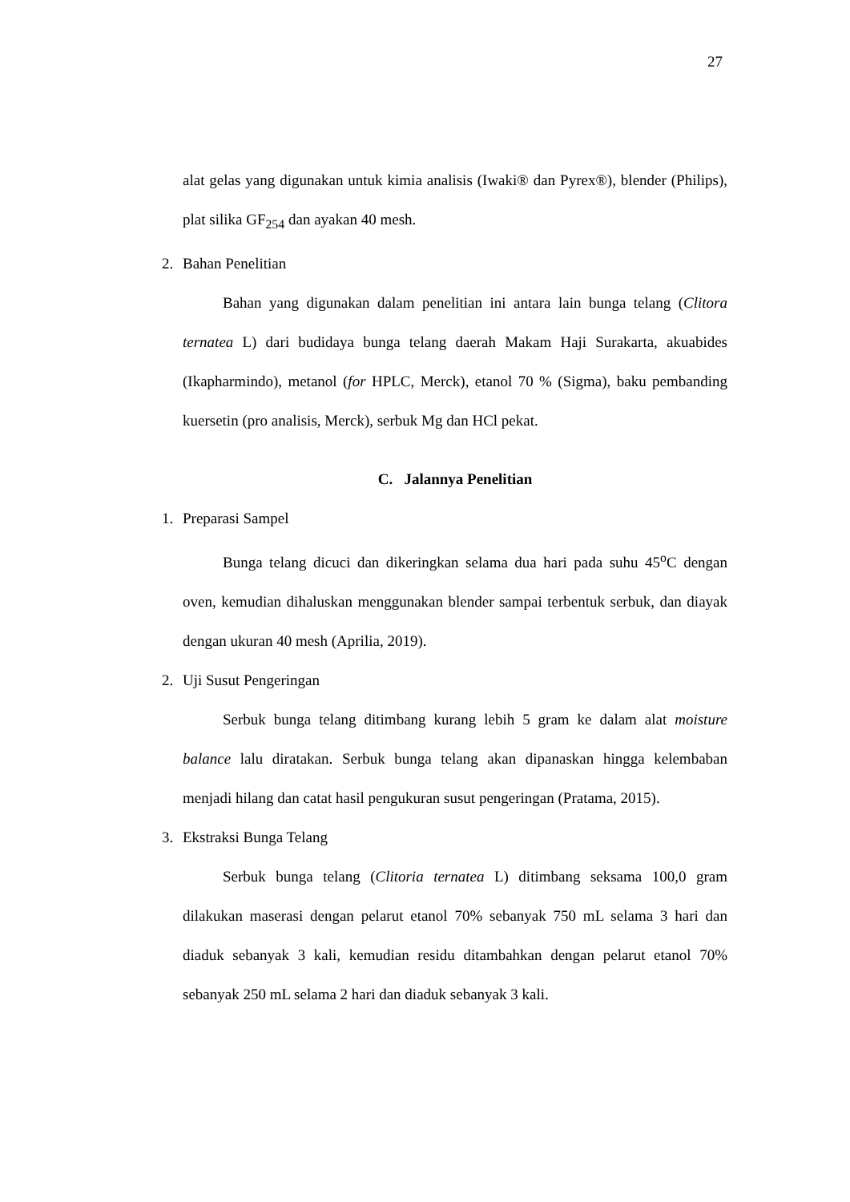27
alat gelas yang digunakan untuk kimia analisis (Iwaki® dan Pyrex®), blender (Philips), plat silika GF<sub>254</sub> dan ayakan 40 mesh.
2. Bahan Penelitian
Bahan yang digunakan dalam penelitian ini antara lain bunga telang (Clitora ternatea L) dari budidaya bunga telang daerah Makam Haji Surakarta, akuabides (Ikapharmindo), metanol (for HPLC, Merck), etanol 70 % (Sigma), baku pembanding kuersetin (pro analisis, Merck), serbuk Mg dan HCl pekat.
C. Jalannya Penelitian
1. Preparasi Sampel
Bunga telang dicuci dan dikeringkan selama dua hari pada suhu 45<sup>o</sup>C dengan oven, kemudian dihaluskan menggunakan blender sampai terbentuk serbuk, dan diayak dengan ukuran 40 mesh (Aprilia, 2019).
2. Uji Susut Pengeringan
Serbuk bunga telang ditimbang kurang lebih 5 gram ke dalam alat moisture balance lalu diratakan. Serbuk bunga telang akan dipanaskan hingga kelembaban menjadi hilang dan catat hasil pengukuran susut pengeringan (Pratama, 2015).
3. Ekstraksi Bunga Telang
Serbuk bunga telang (Clitoria ternatea L) ditimbang seksama 100,0 gram dilakukan maserasi dengan pelarut etanol 70% sebanyak 750 mL selama 3 hari dan diaduk sebanyak 3 kali, kemudian residu ditambahkan dengan pelarut etanol 70% sebanyak 250 mL selama 2 hari dan diaduk sebanyak 3 kali.